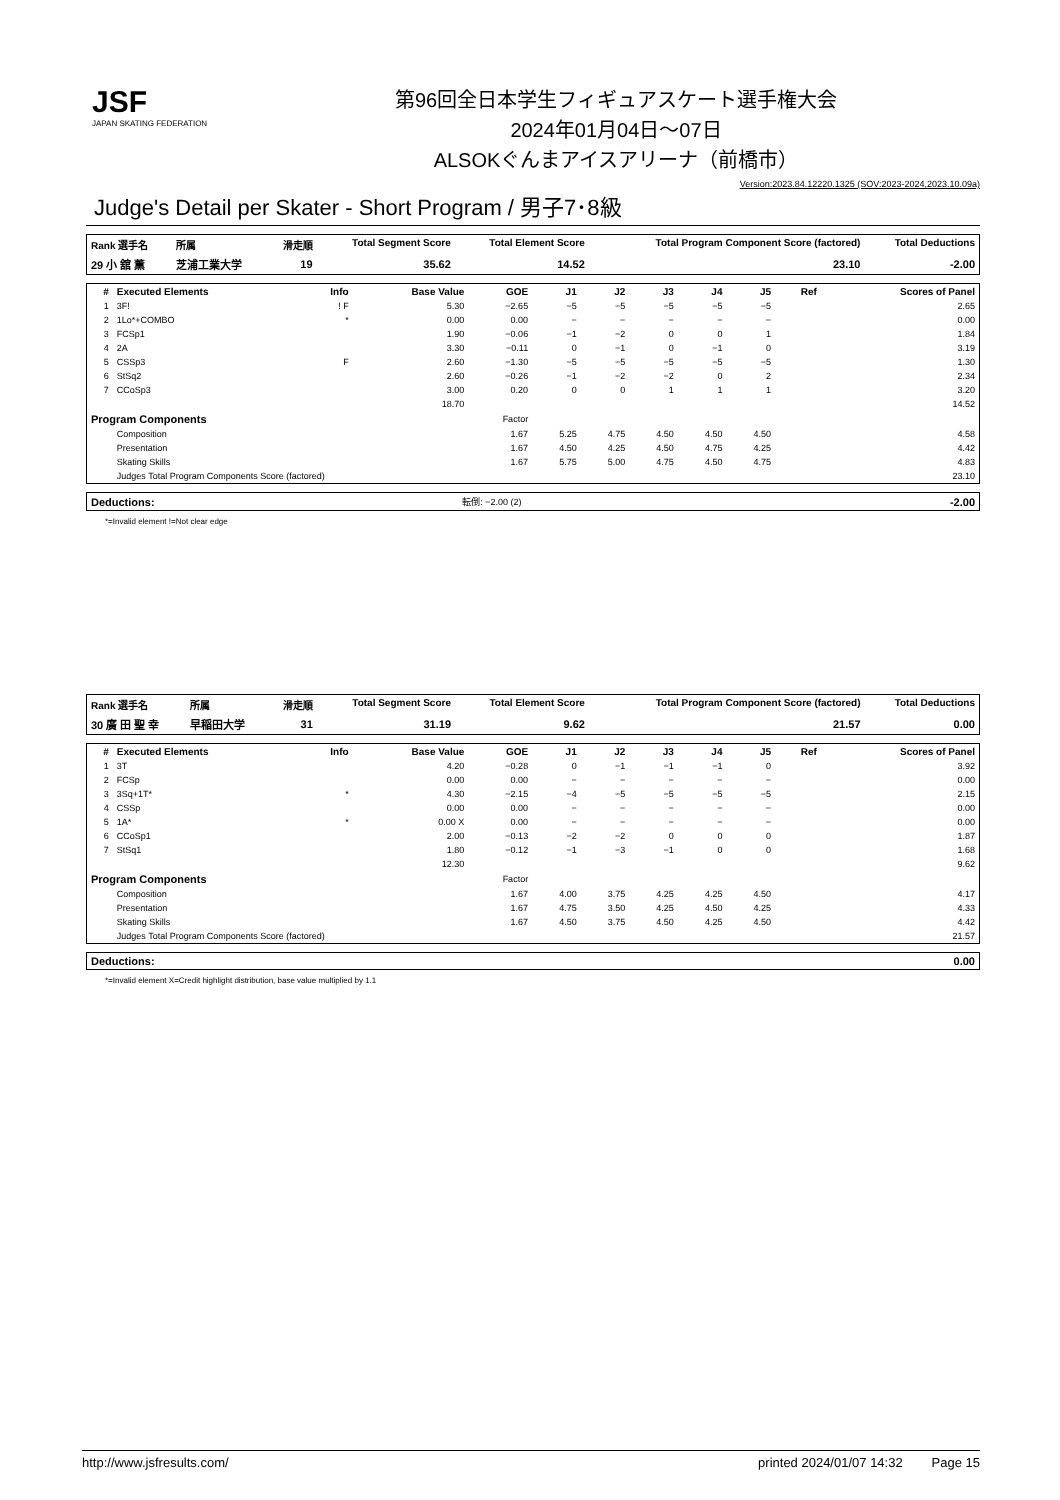JSF
JAPAN SKATING FEDERATION
第96回全日本学生フィギュアスケート選手権大会
2024年01月04日～07日
ALSOKぐんまアイスアリーナ（前橋市）
Version:2023.84.12220.1325 (SOV:2023-2024,2023.10.09a)
Judge's Detail per Skater - Short Program / 男子7･8級
| Rank 選手名 | 所属 | 滑走順 | Total Segment Score | Total Element Score | Total Program Component Score (factored) | Total Deductions |
| --- | --- | --- | --- | --- | --- | --- |
| 29 小 舘 薫 | 芝浦工業大学 | 19 | 35.62 | 14.52 | 23.10 | -2.00 |
| # | Executed Elements | Info | Base Value | GOE | J1 | J2 | J3 | J4 | J5 | Ref | Scores of Panel |
| --- | --- | --- | --- | --- | --- | --- | --- | --- | --- | --- | --- |
| 1 | 3F! | ! F | 5.30 | −2.65 | −5 | −5 | −5 | −5 | −5 | | 2.65 |
| 2 | 1Lo*+COMBO | * | 0.00 | 0.00 | − | − | − | − | − | | 0.00 |
| 3 | FCSp1 | | 1.90 | −0.06 | −1 | −2 | 0 | 0 | 1 | | 1.84 |
| 4 | 2A | | 3.30 | −0.11 | 0 | −1 | 0 | −1 | 0 | | 3.19 |
| 5 | CSSp3 | F | 2.60 | −1.30 | −5 | −5 | −5 | −5 | −5 | | 1.30 |
| 6 | StSq2 | | 2.60 | −0.26 | −1 | −2 | −2 | 0 | 2 | | 2.34 |
| 7 | CCoSp3 | | 3.00 | 0.20 | 0 | 0 | 1 | 1 | 1 | | 3.20 |
| | | | 18.70 | | | | | | | | 14.52 |
| Program Components | | | | Factor | | | | | | | |
| | Composition | | | 1.67 | 5.25 | 4.75 | 4.50 | 4.50 | 4.50 | | 4.58 |
| | Presentation | | | 1.67 | 4.50 | 4.25 | 4.50 | 4.75 | 4.25 | | 4.42 |
| | Skating Skills | | | 1.67 | 5.75 | 5.00 | 4.75 | 4.50 | 4.75 | | 4.83 |
| | Judges Total Program Components Score (factored) | | | | | | | | | | 23.10 |
| Deductions: | 転倒: −2.00 (2) | -2.00 |
*=Invalid element !=Not clear edge
| Rank 選手名 | 所属 | 滑走順 | Total Segment Score | Total Element Score | Total Program Component Score (factored) | Total Deductions |
| --- | --- | --- | --- | --- | --- | --- |
| 30 廣 田 聖 幸 | 早稲田大学 | 31 | 31.19 | 9.62 | 21.57 | 0.00 |
| # | Executed Elements | Info | Base Value | GOE | J1 | J2 | J3 | J4 | J5 | Ref | Scores of Panel |
| --- | --- | --- | --- | --- | --- | --- | --- | --- | --- | --- | --- |
| 1 | 3T | | 4.20 | −0.28 | 0 | −1 | −1 | −1 | 0 | | 3.92 |
| 2 | FCSp | | 0.00 | 0.00 | − | − | − | − | − | | 0.00 |
| 3 | 3Sq+1T* | * | 4.30 | −2.15 | −4 | −5 | −5 | −5 | −5 | | 2.15 |
| 4 | CSSp | | 0.00 | 0.00 | − | − | − | − | − | | 0.00 |
| 5 | 1A* | * | 0.00 X | 0.00 | − | − | − | − | − | | 0.00 |
| 6 | CCoSp1 | | 2.00 | −0.13 | −2 | −2 | 0 | 0 | 0 | | 1.87 |
| 7 | StSq1 | | 1.80 | −0.12 | −1 | −3 | −1 | 0 | 0 | | 1.68 |
| | | | 12.30 | | | | | | | | 9.62 |
| Program Components | | | | Factor | | | | | | | |
| | Composition | | | 1.67 | 4.00 | 3.75 | 4.25 | 4.25 | 4.50 | | 4.17 |
| | Presentation | | | 1.67 | 4.75 | 3.50 | 4.25 | 4.50 | 4.25 | | 4.33 |
| | Skating Skills | | | 1.67 | 4.50 | 3.75 | 4.50 | 4.25 | 4.50 | | 4.42 |
| | Judges Total Program Components Score (factored) | | | | | | | | | | 21.57 |
| Deductions: | 0.00 |
*=Invalid element X=Credit highlight distribution, base value multiplied by 1.1
http://www.jsfresults.com/ printed 2024/01/07 14:32 Page 15